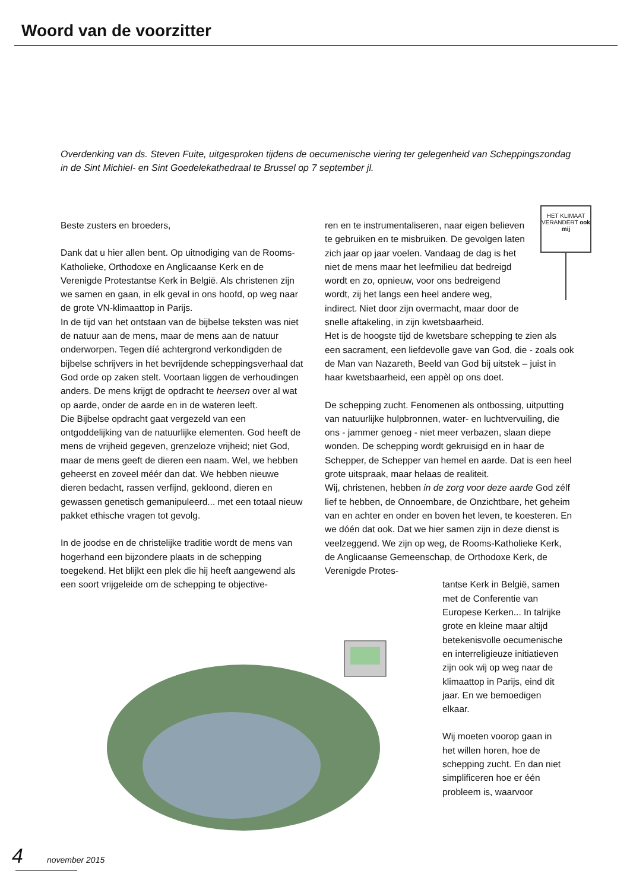Woord van de voorzitter
Overdenking van ds. Steven Fuite, uitgesproken tijdens de oecumenische viering ter gelegenheid van Scheppingszondag in de Sint Michiel- en Sint Goedelekathedraal te Brussel op 7 september jl.
Beste zusters en broeders,
Dank dat u hier allen bent. Op uitnodiging van de Rooms-Katholieke, Orthodoxe en Anglicaanse Kerk en de Verenigde Protestantse Kerk in België. Als christenen zijn we samen en gaan, in elk geval in ons hoofd, op weg naar de grote VN-klimaattop in Parijs.
In de tijd van het ontstaan van de bijbelse teksten was niet de natuur aan de mens, maar de mens aan de natuur onderworpen. Tegen díé achtergrond verkondigden de bijbelse schrijvers in het bevrijdende scheppingsverhaal dat God orde op zaken stelt. Voortaan liggen de verhoudingen anders. De mens krijgt de opdracht te heersen over al wat op aarde, onder de aarde en in de wateren leeft.
Die Bijbelse opdracht gaat vergezeld van een ontgoddelijking van de natuurlijke elementen. God heeft de mens de vrijheid gegeven, grenzeloze vrijheid; niet God, maar de mens geeft de dieren een naam. Wel, we hebben geheerst en zoveel méér dan dat. We hebben nieuwe dieren bedacht, rassen verfijnd, gekloond, dieren en gewassen genetisch gemanipuleerd... met een totaal nieuw pakket ethische vragen tot gevolg.
In de joodse en de christelijke traditie wordt de mens van hogerhand een bijzondere plaats in de schepping toegekend. Het blijkt een plek die hij heeft aangewend als een soort vrijgeleide om de schepping te objective-
HET KLIMAAT VERANDERT ook mij
ren en te instrumentaliseren, naar eigen believen te gebruiken en te misbruiken. De gevolgen laten zich jaar op jaar voelen. Vandaag de dag is het niet de mens maar het leefmilieu dat bedreigd wordt en zo, opnieuw, voor ons bedreigend wordt, zij het langs een heel andere weg, indirect. Niet door zijn overmacht, maar door de snelle aftakeling, in zijn kwetsbaarheid.
Het is de hoogste tijd de kwetsbare schepping te zien als een sacrament, een liefdevolle gave van God, die - zoals ook de Man van Nazareth, Beeld van God bij uitstek – juist in haar kwetsbaarheid, een appèl op ons doet.
De schepping zucht. Fenomenen als ontbossing, uitputting van natuurlijke hulpbronnen, water- en luchtvervuiling, die ons - jammer genoeg - niet meer verbazen, slaan diepe wonden. De schepping wordt gekruisigd en in haar de Schepper, de Schepper van hemel en aarde. Dat is een heel grote uitspraak, maar helaas de realiteit.
Wij, christenen, hebben in de zorg voor deze aarde God zélf lief te hebben, de Onnoembare, de Onzichtbare, het geheim van en achter en onder en boven het leven, te koesteren. En we dóén dat ook. Dat we hier samen zijn in deze dienst is veelzeggend. We zijn op weg, de Rooms-Katholieke Kerk, de Anglicaanse Gemeenschap, de Orthodoxe Kerk, de Verenigde Protes-
tantse Kerk in België, samen met de Conferentie van Europese Kerken... In talrijke grote en kleine maar altijd betekenisvolle oecumenische en interreligieuze initiatieven zijn ook wij op weg naar de klimaattop in Parijs, eind dit jaar. En we bemoedigen elkaar.
Wij moeten voorop gaan in het willen horen, hoe de schepping zucht. En dan niet simplificeren hoe er één probleem is, waarvoor
4 november 2015